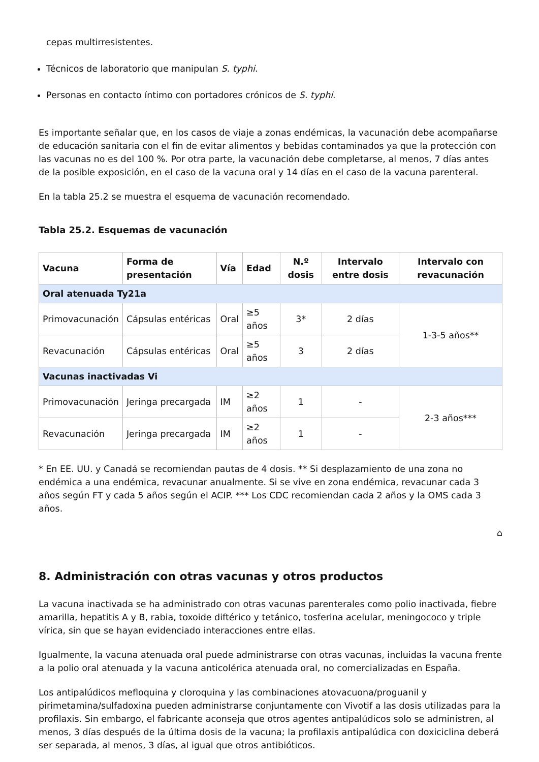cepas multirresistentes.
Técnicos de laboratorio que manipulan S. typhi.
Personas en contacto íntimo con portadores crónicos de S. typhi.
Es importante señalar que, en los casos de viaje a zonas endémicas, la vacunación debe acompañarse de educación sanitaria con el fin de evitar alimentos y bebidas contaminados ya que la protección con las vacunas no es del 100 %. Por otra parte, la vacunación debe completarse, al menos, 7 días antes de la posible exposición, en el caso de la vacuna oral y 14 días en el caso de la vacuna parenteral.
En la tabla 25.2 se muestra el esquema de vacunación recomendado.
Tabla 25.2. Esquemas de vacunación
| Vacuna | Forma de presentación | Vía | Edad | N.º dosis | Intervalo entre dosis | Intervalo con revacunación |
| --- | --- | --- | --- | --- | --- | --- |
| Oral atenuada Ty21a | | | | | | |
| Primovacunación | Cápsulas entéricas | Oral | ≥5 años | 3* | 2 días | 1-3-5 años** |
| Revacunación | Cápsulas entéricas | Oral | ≥5 años | 3 | 2 días | |
| Vacunas inactivadas Vi | | | | | | |
| Primovacunación | Jeringa precargada | IM | ≥2 años | 1 | - | 2-3 años*** |
| Revacunación | Jeringa precargada | IM | ≥2 años | 1 | - | |
* En EE. UU. y Canadá se recomiendan pautas de 4 dosis. ** Si desplazamiento de una zona no endémica a una endémica, revacunar anualmente. Si se vive en zona endémica, revacunar cada 3 años según FT y cada 5 años según el ACIP. *** Los CDC recomiendan cada 2 años y la OMS cada 3 años.
⌂
8. Administración con otras vacunas y otros productos
La vacuna inactivada se ha administrado con otras vacunas parenterales como polio inactivada, fiebre amarilla, hepatitis A y B, rabia, toxoide diftérico y tetánico, tosferina acelular, meningococo y triple vírica, sin que se hayan evidenciado interacciones entre ellas.
Igualmente, la vacuna atenuada oral puede administrarse con otras vacunas, incluidas la vacuna frente a la polio oral atenuada y la vacuna anticolérica atenuada oral, no comercializadas en España.
Los antipalúdicos mefloquina y cloroquina y las combinaciones atovacuona/proguanil y pirimetamina/sulfadoxina pueden administrarse conjuntamente con Vivotif a las dosis utilizadas para la profilaxis. Sin embargo, el fabricante aconseja que otros agentes antipalúdicos solo se administren, al menos, 3 días después de la última dosis de la vacuna; la profilaxis antipalúdica con doxiciclina deberá ser separada, al menos, 3 días, al igual que otros antibióticos.